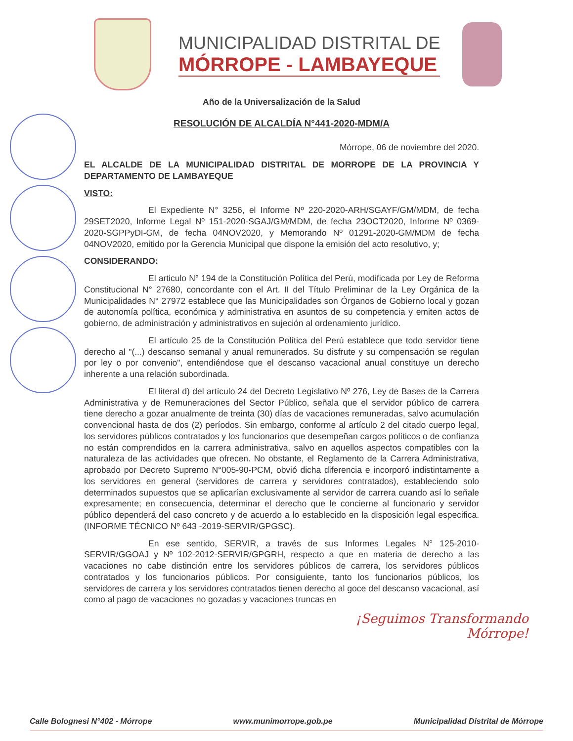MUNICIPALIDAD DISTRITAL DE
MÓRROPE - LAMBAYEQUE
Año de la Universalización de la Salud
RESOLUCIÓN DE ALCALDÍA N°441-2020-MDM/A
Mórrope, 06 de noviembre del 2020.
EL ALCALDE DE LA MUNICIPALIDAD DISTRITAL DE MORROPE DE LA PROVINCIA Y DEPARTAMENTO DE LAMBAYEQUE
VISTO:
El Expediente N° 3256, el Informe Nº 220-2020-ARH/SGAYF/GM/MDM, de fecha 29SET2020, Informe Legal Nº 151-2020-SGAJ/GM/MDM, de fecha 23OCT2020, Informe Nº 0369-2020-SGPPyDI-GM, de fecha 04NOV2020, y Memorando Nº 01291-2020-GM/MDM de fecha 04NOV2020, emitido por la Gerencia Municipal que dispone la emisión del acto resolutivo, y;
CONSIDERANDO:
El articulo N° 194 de la Constitución Política del Perú, modificada por Ley de Reforma Constitucional N° 27680, concordante con el Art. II del Título Preliminar de la Ley Orgánica de la Municipalidades N° 27972 establece que las Municipalidades son Órganos de Gobierno local y gozan de autonomía política, económica y administrativa en asuntos de su competencia y emiten actos de gobierno, de administración y administrativos en sujeción al ordenamiento jurídico.
El artículo 25 de la Constitución Política del Perú establece que todo servidor tiene derecho al "(...) descanso semanal y anual remunerados. Su disfrute y su compensación se regulan por ley o por convenio", entendiéndose que el descanso vacacional anual constituye un derecho inherente a una relación subordinada.
El literal d) del artículo 24 del Decreto Legislativo Nº 276, Ley de Bases de la Carrera Administrativa y de Remuneraciones del Sector Público, señala que el servidor público de carrera tiene derecho a gozar anualmente de treinta (30) días de vacaciones remuneradas, salvo acumulación convencional hasta de dos (2) períodos. Sin embargo, conforme al artículo 2 del citado cuerpo legal, los servidores públicos contratados y los funcionarios que desempeñan cargos políticos o de confianza no están comprendidos en la carrera administrativa, salvo en aquellos aspectos compatibles con la naturaleza de las actividades que ofrecen. No obstante, el Reglamento de la Carrera Administrativa, aprobado por Decreto Supremo N°005-90-PCM, obvió dicha diferencia e incorporó indistintamente a los servidores en general (servidores de carrera y servidores contratados), estableciendo solo determinados supuestos que se aplicarían exclusivamente al servidor de carrera cuando así lo señale expresamente; en consecuencia, determinar el derecho que le concierne al funcionario y servidor público dependerá del caso concreto y de acuerdo a lo establecido en la disposición legal especifica. (INFORME TÉCNICO Nº 643 -2019-SERVIR/GPGSC).
En ese sentido, SERVIR, a través de sus Informes Legales N° 125-2010-SERVIR/GGOAJ y Nº 102-2012-SERVIR/GPGRH, respecto a que en materia de derecho a las vacaciones no cabe distinción entre los servidores públicos de carrera, los servidores públicos contratados y los funcionarios públicos. Por consiguiente, tanto los funcionarios públicos, los servidores de carrera y los servidores contratados tienen derecho al goce del descanso vacacional, así como al pago de vacaciones no gozadas y vacaciones truncas en
¡Seguimos Transformando
Mórrope!
Calle Bolognesi N°402 - Mórrope www.munimorrope.gob.pe Municipalidad Distrital de Mórrope